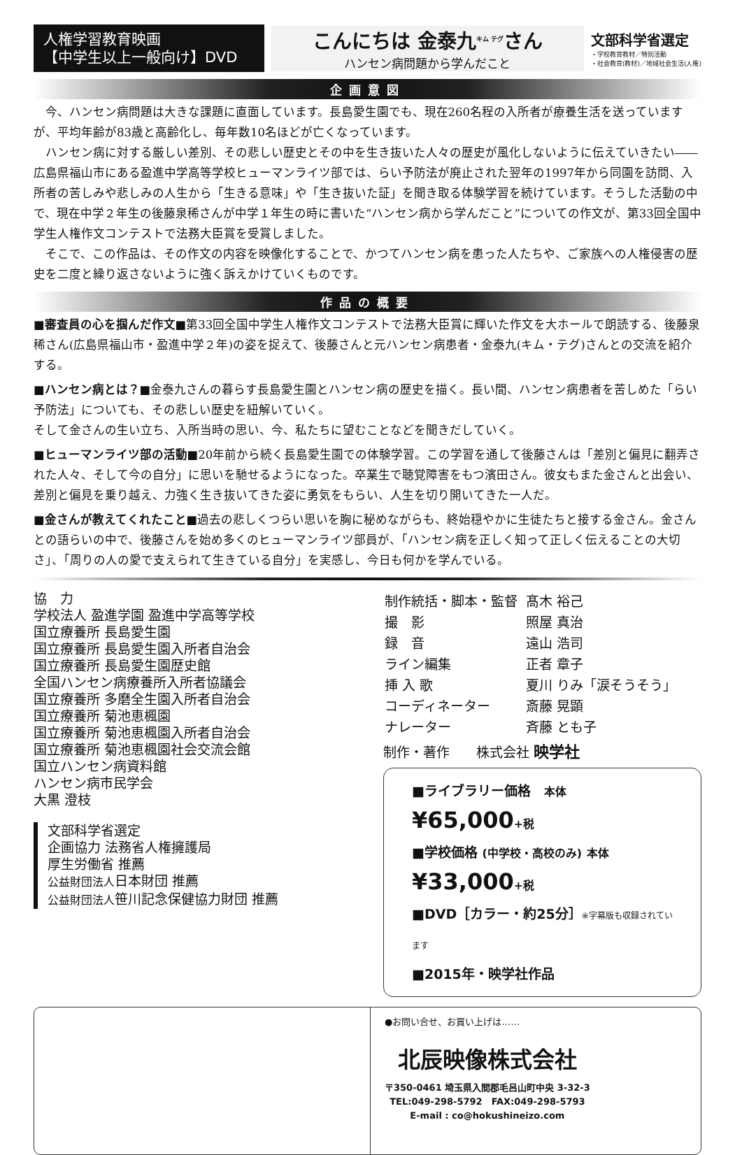人権学習教育映画
【中学生以上一般向け】DVD
こんにちは 金泰九<sup>キム テグ</sup>さん
ハンセン病問題から学んだこと
文部科学省選定
・学校教育教材／特別活動
・社会教育(教材)／地域社会生活(人権)
企画意図
今、ハンセン病問題は大きな課題に直面しています。長島愛生園でも、現在260名程の入所者が療養生活を送っていますが、平均年齢が83歳と高齢化し、毎年数10名ほどが亡くなっています。
ハンセン病に対する厳しい差別、その悲しい歴史とその中を生き抜いた人々の歴史が風化しないように伝えていきたい――広島県福山市にある盈進中学高等学校ヒューマンライツ部では、らい予防法が廃止された翌年の1997年から同園を訪問、入所者の苦しみや悲しみの人生から「生きる意味」や「生き抜いた証」を聞き取る体験学習を続けています。そうした活動の中で、現在中学２年生の後藤泉稀さんが中学１年生の時に書いた“ハンセン病から学んだこと”についての作文が、第33回全国中学生人権作文コンテストで法務大臣賞を受賞しました。
そこで、この作品は、その作文の内容を映像化することで、かつてハンセン病を患った人たちや、ご家族への人権侵害の歴史を二度と繰り返さないように強く訴えかけていくものです。
作品の概要
■審査員の心を掴んだ作文■第33回全国中学生人権作文コンテストで法務大臣賞に輝いた作文を大ホールで朗読する、後藤泉稀さん(広島県福山市・盈進中学２年)の姿を捉えて、後藤さんと元ハンセン病患者・金泰九(キム・テグ)さんとの交流を紹介する。
■ハンセン病とは？■金泰九さんの暮らす長島愛生園とハンセン病の歴史を描く。長い間、ハンセン病患者を苦しめた「らい予防法」についても、その悲しい歴史を紐解いていく。
そして金さんの生い立ち、入所当時の思い、今、私たちに望むことなどを聞きだしていく。
■ヒューマンライツ部の活動■20年前から続く長島愛生園での体験学習。この学習を通して後藤さんは「差別と偏見に翻弄された人々、そして今の自分」に思いを馳せるようになった。卒業生で聴覚障害をもつ濱田さん。彼女もまた金さんと出会い、差別と偏見を乗り越え、力強く生き抜いてきた姿に勇気をもらい、人生を切り開いてきた一人だ。
■金さんが教えてくれたこと■過去の悲しくつらい思いを胸に秘めながらも、終始穏やかに生徒たちと接する金さん。金さんとの語らいの中で、後藤さんを始め多くのヒューマンライツ部員が、「ハンセン病を正しく知って正しく伝えることの大切さ」、「周りの人の愛で支えられて生きている自分」を実感し、今日も何かを学んでいる。
協　力
学校法人 盈進学園 盈進中学高等学校
国立療養所 長島愛生園
国立療養所 長島愛生園入所者自治会
国立療養所 長島愛生園歴史館
全国ハンセン病療養所入所者協議会
国立療養所 多磨全生園入所者自治会
国立療養所 菊池恵楓園
国立療養所 菊池恵楓園入所者自治会
国立療養所 菊池恵楓園社会交流会館
国立ハンセン病資料館
ハンセン病市民学会
大黒 澄枝
文部科学省選定
企画協力 法務省人権擁護局
厚生労働省 推薦
公益財団法人日本財団 推薦
公益財団法人笹川記念保健協力財団 推薦
| 制作統括・脚本・監督 | 髙木 裕己 |
| 撮 影 | 照屋 真治 |
| 録 音 | 遠山 浩司 |
| ライン編集 | 正者 章子 |
| 挿 入 歌 | 夏川 りみ「涙そうそう」 |
| コーディネーター | 斎藤 晃顕 |
| ナレーター | 斉藤 とも子 |
制作・著作　　株式会社 映学社
■ライブラリー価格　本体 ¥65,000+税
■学校価格 (中学校・高校のみ) 本体 ¥33,000+税
■DVD［カラー・約25分］※字幕版も収録されています
■2015年・映学社作品
●お問い合せ、お買い上げは……
北辰映像株式会社
〒350-0461 埼玉県入間郡毛呂山町中央 3-32-3
TEL:049-298-5792　FAX:049-298-5793
E-mail : co@hokushineizo.com